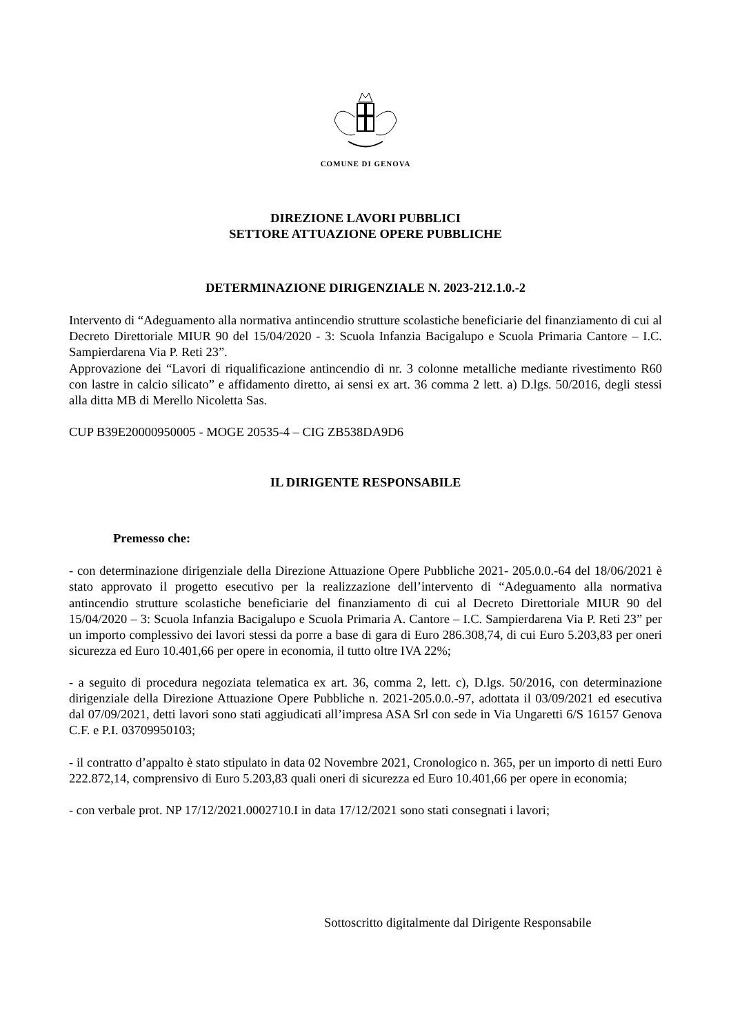COMUNE DI GENOVA
DIREZIONE LAVORI PUBBLICI
SETTORE ATTUAZIONE OPERE PUBBLICHE
DETERMINAZIONE DIRIGENZIALE N. 2023-212.1.0.-2
Intervento di “Adeguamento alla normativa antincendio strutture scolastiche beneficiarie del finanziamento di cui al Decreto Direttoriale MIUR 90 del 15/04/2020 - 3: Scuola Infanzia Bacigalupo e Scuola Primaria Cantore – I.C. Sampierdarena Via P. Reti 23”.
Approvazione dei “Lavori di riqualificazione antincendio di nr. 3 colonne metalliche mediante rivestimento R60 con lastre in calcio silicato” e affidamento diretto, ai sensi ex art. 36 comma 2 lett. a) D.lgs. 50/2016, degli stessi alla ditta MB di Merello Nicoletta Sas.
CUP B39E20000950005 - MOGE 20535-4 – CIG ZB538DA9D6
IL DIRIGENTE RESPONSABILE
Premesso che:
- con determinazione dirigenziale della Direzione Attuazione Opere Pubbliche 2021- 205.0.0.-64 del 18/06/2021 è stato approvato il progetto esecutivo per la realizzazione dell’intervento di “Adeguamento alla normativa antincendio strutture scolastiche beneficiarie del finanziamento di cui al Decreto Direttoriale MIUR 90 del 15/04/2020 – 3: Scuola Infanzia Bacigalupo e Scuola Primaria A. Cantore – I.C. Sampierdarena Via P. Reti 23” per un importo complessivo dei lavori stessi da porre a base di gara di Euro 286.308,74, di cui Euro 5.203,83 per oneri sicurezza ed Euro 10.401,66 per opere in economia, il tutto oltre IVA 22%;
- a seguito di procedura negoziata telematica ex art. 36, comma 2, lett. c), D.lgs. 50/2016, con determinazione dirigenziale della Direzione Attuazione Opere Pubbliche n. 2021-205.0.0.-97, adottata il 03/09/2021 ed esecutiva dal 07/09/2021, detti lavori sono stati aggiudicati all’impresa ASA Srl con sede in Via Ungaretti 6/S 16157 Genova C.F. e P.I. 03709950103;
- il contratto d’appalto è stato stipulato in data 02 Novembre 2021, Cronologico n. 365, per un importo di netti Euro 222.872,14, comprensivo di Euro 5.203,83 quali oneri di sicurezza ed Euro 10.401,66 per opere in economia;
- con verbale prot. NP 17/12/2021.0002710.I in data 17/12/2021 sono stati consegnati i lavori;
Sottoscritto digitalmente dal Dirigente Responsabile